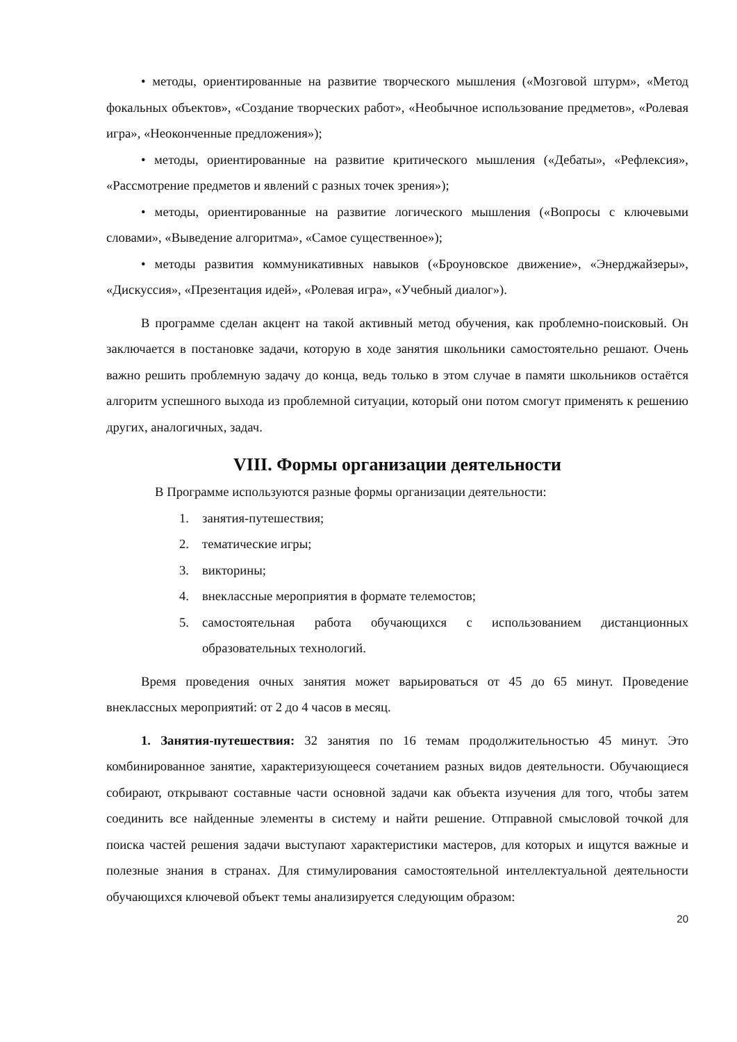• методы, ориентированные на развитие творческого мышления («Мозговой штурм», «Метод фокальных объектов», «Создание творческих работ», «Необычное использование предметов», «Ролевая игра», «Неоконченные предложения»);
• методы, ориентированные на развитие критического мышления («Дебаты», «Рефлексия», «Рассмотрение предметов и явлений с разных точек зрения»);
• методы, ориентированные на развитие логического мышления («Вопросы с ключевыми словами», «Выведение алгоритма», «Самое существенное»);
• методы развития коммуникативных навыков («Броуновское движение», «Энерджайзеры», «Дискуссия», «Презентация идей», «Ролевая игра», «Учебный диалог»).
В программе сделан акцент на такой активный метод обучения, как проблемно-поисковый. Он заключается в постановке задачи, которую в ходе занятия школьники самостоятельно решают. Очень важно решить проблемную задачу до конца, ведь только в этом случае в памяти школьников остаётся алгоритм успешного выхода из проблемной ситуации, который они потом смогут применять к решению других, аналогичных, задач.
VIII. Формы организации деятельности
В Программе используются разные формы организации деятельности:
1. занятия-путешествия;
2. тематические игры;
3. викторины;
4. внеклассные мероприятия в формате телемостов;
5. самостоятельная работа обучающихся с использованием дистанционных образовательных технологий.
Время проведения очных занятия может варьироваться от 45 до 65 минут. Проведение внеклассных мероприятий: от 2 до 4 часов в месяц.
1. Занятия-путешествия: 32 занятия по 16 темам продолжительностью 45 минут. Это комбинированное занятие, характеризующееся сочетанием разных видов деятельности. Обучающиеся собирают, открывают составные части основной задачи как объекта изучения для того, чтобы затем соединить все найденные элементы в систему и найти решение. Отправной смысловой точкой для поиска частей решения задачи выступают характеристики мастеров, для которых и ищутся важные и полезные знания в странах. Для стимулирования самостоятельной интеллектуальной деятельности обучающихся ключевой объект темы анализируется следующим образом:
20